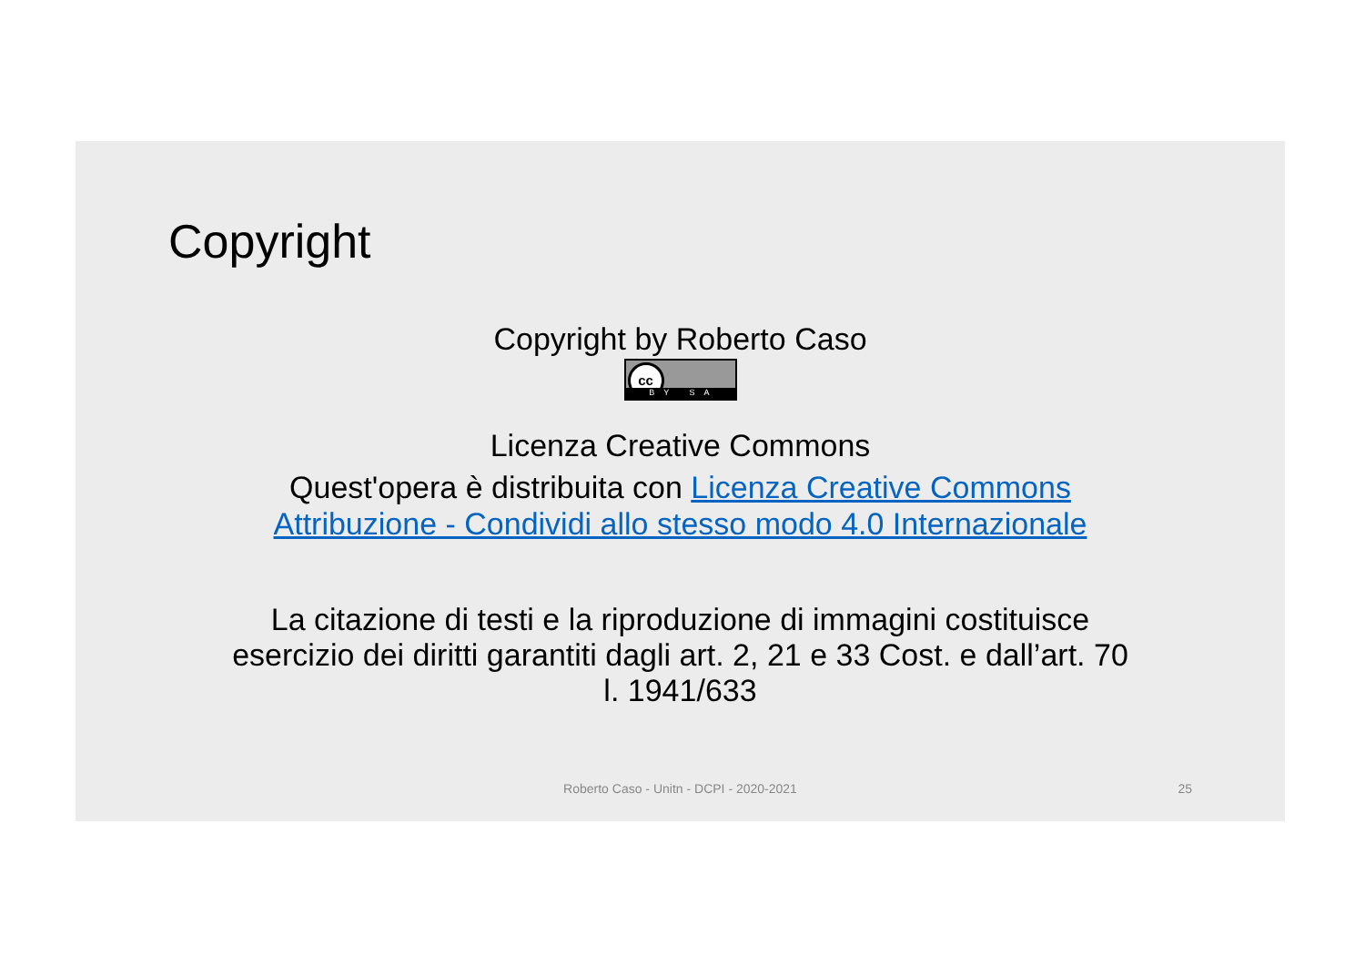Copyright
Copyright by Roberto Caso
cc BY SA
Licenza Creative Commons
Quest'opera è distribuita con Licenza Creative Commons
Attribuzione - Condividi allo stesso modo 4.0 Internazionale
La citazione di testi e la riproduzione di immagini costituisce
esercizio dei diritti garantiti dagli art. 2, 21 e 33 Cost. e dall’art. 70
l. 1941/633
Roberto Caso - Unitn - DCPI - 2020-2021
25